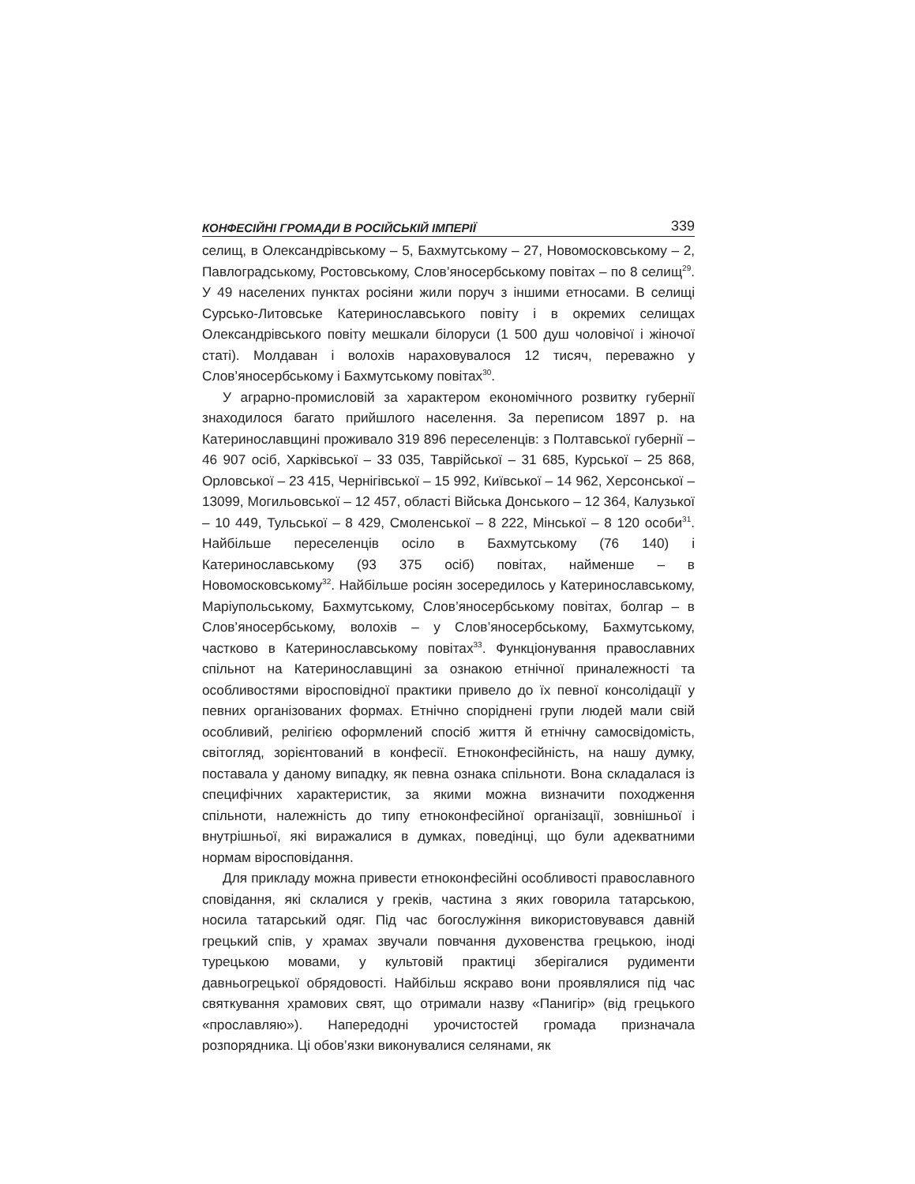КОНФЕСІЙНІ ГРОМАДИ В РОСІЙСЬКІЙ ІМПЕРІЇ 339
селищ, в Олександрівському – 5, Бахмутському – 27, Новомосковському – 2, Павлоградському, Ростовському, Слов’яносербському повітах – по 8 селищ<sup>29</sup>. У 49 населених пунктах росіяни жили поруч з іншими етносами. В селищі Сурсько-Литовське Катеринославського повіту і в окремих селищах Олександрівського повіту мешкали білоруси (1 500 душ чоловічої і жіночої статі). Молдаван і волохів нараховувалося 12 тисяч, переважно у Слов’яносербському і Бахмутському повітах<sup>30</sup>.
У аграрно-промисловій за характером економічного розвитку губернії знаходилося багато прийшлого населення. За переписом 1897 р. на Катеринославщині проживало 319 896 переселенців: з Полтавської губернії – 46 907 осіб, Харківської – 33 035, Таврійської – 31 685, Курської – 25 868, Орловської – 23 415, Чернігівської – 15 992, Київської – 14 962, Херсонської – 13099, Могильовської – 12 457, області Війська Донського – 12 364, Калузької – 10 449, Тульської – 8 429, Смоленської – 8 222, Мінської – 8 120 особи<sup>31</sup>. Найбільше переселенців осіло в Бахмутському (76 140) і Катеринославському (93 375 осіб) повітах, найменше – в Новомосковському<sup>32</sup>. Найбільше росіян зосередилось у Катеринославському, Маріупольському, Бахмутському, Слов’яносербському повітах, болгар – в Слов’яносербському, волохів – у Слов’яносербському, Бахмутському, частково в Катеринославському повітах<sup>33</sup>. Функціонування православних спільнот на Катеринославщині за ознакою етнічної приналежності та особливостями віросповідної практики привело до їх певної консолідації у певних організованих формах. Етнічно споріднені групи людей мали свій особливий, релігією оформлений спосіб життя й етнічну самосвідомість, світогляд, зорієнтований в конфесії. Етноконфесійність, на нашу думку, поставала у даному випадку, як певна ознака спільноти. Вона складалася із специфічних характеристик, за якими можна визначити походження спільноти, належність до типу етноконфесійної організації, зовнішньої і внутрішньої, які виражалися в думках, поведінці, що були адекватними нормам віросповідання.
Для прикладу можна привести етноконфесійні особливості православного сповідання, які склалися у греків, частина з яких говорила татарською, носила татарський одяг. Під час богослужіння використовувався давній грецький спів, у храмах звучали повчання духовенства грецькою, іноді турецькою мовами, у культовій практиці зберігалися рудименти давньогрецької обрядовості. Найбільш яскраво вони проявлялися під час святкування храмових свят, що отримали назву «Панигір» (від грецького «прославляю»). Напередодні урочистостей громада призначала розпорядника. Ці обов’язки виконувалися селянами, як